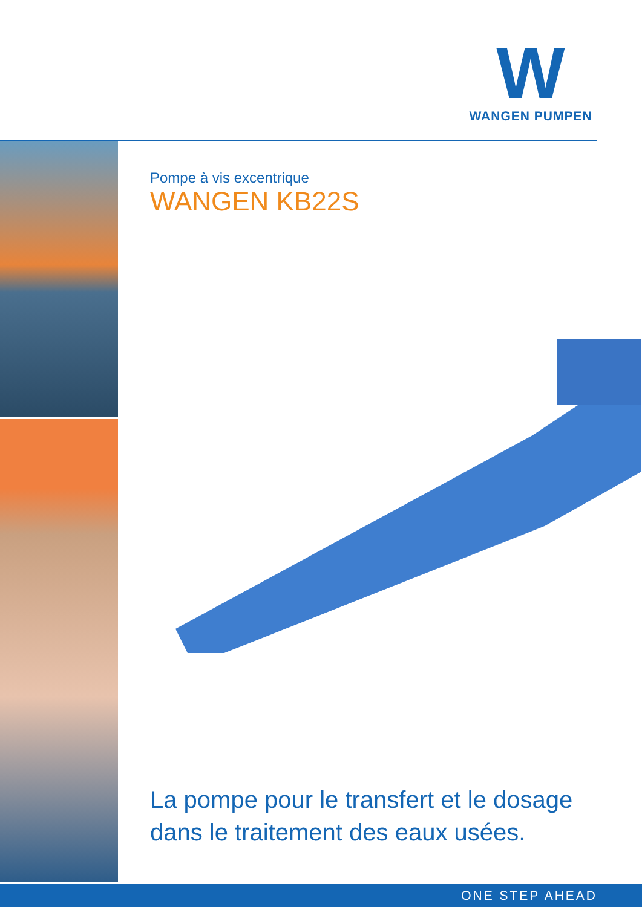W
WANGEN PUMPEN
Pompe à vis excentrique
WANGEN KB22S
La pompe pour le transfert et le dosage
dans le traitement des eaux usées.
ONE STEP AHEAD